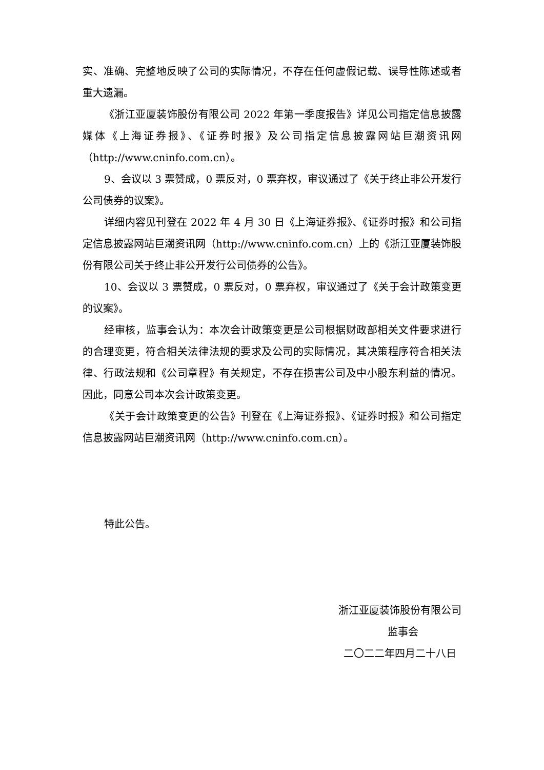实、准确、完整地反映了公司的实际情况，不存在任何虚假记载、误导性陈述或者重大遗漏。
《浙江亚厦装饰股份有限公司 2022 年第一季度报告》详见公司指定信息披露媒体《上海证券报》、《证券时报》及公司指定信息披露网站巨潮资讯网（http://www.cninfo.com.cn）。
9、会议以 3 票赞成，0 票反对，0 票弃权，审议通过了《关于终止非公开发行公司债券的议案》。
详细内容见刊登在 2022 年 4 月 30 日《上海证券报》、《证券时报》和公司指定信息披露网站巨潮资讯网（http://www.cninfo.com.cn）上的《浙江亚厦装饰股份有限公司关于终止非公开发行公司债券的公告》。
10、会议以 3 票赞成，0 票反对，0 票弃权，审议通过了《关于会计政策变更的议案》。
经审核，监事会认为：本次会计政策变更是公司根据财政部相关文件要求进行的合理变更，符合相关法律法规的要求及公司的实际情况，其决策程序符合相关法律、行政法规和《公司章程》有关规定，不存在损害公司及中小股东利益的情况。因此，同意公司本次会计政策变更。
《关于会计政策变更的公告》刊登在《上海证券报》、《证券时报》和公司指定信息披露网站巨潮资讯网（http://www.cninfo.com.cn）。
特此公告。
浙江亚厦装饰股份有限公司
监事会
二〇二二年四月二十八日